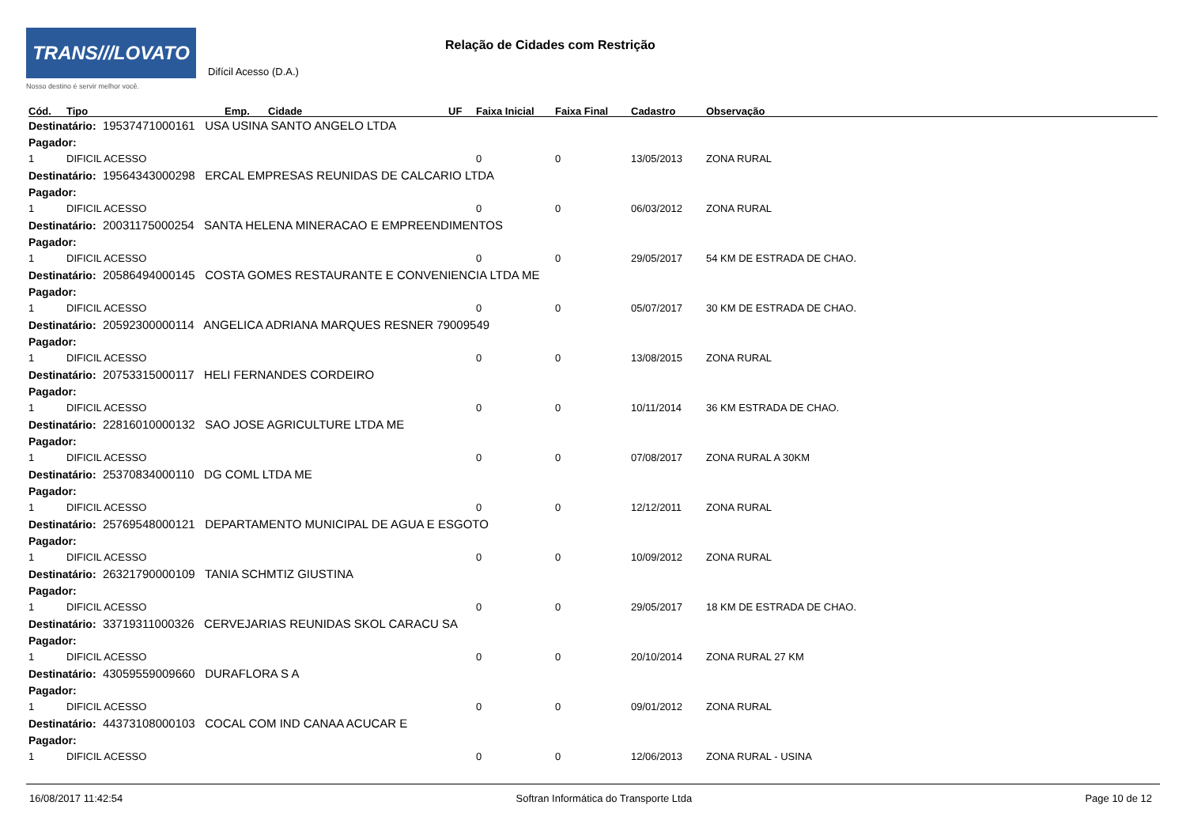TRANS///LOVATO
Nosso destino é servir melhor você.
Relação de Cidades com Restrição
Difícil Acesso (D.A.)
| Cód. | Tipo | Emp. | Cidade | UF | Faixa Inicial | Faixa Final | Cadastro | Observação |
| --- | --- | --- | --- | --- | --- | --- | --- | --- |
| Destinatário: 19537471000161 USA USINA SANTO ANGELO LTDA | | | | | | | | |
| Pagador: | | | | | | | | |
| 1 | DIFICIL ACESSO | | | | 0 | 0 | 13/05/2013 | ZONA RURAL |
| Destinatário: 19564343000298 ERCAL EMPRESAS REUNIDAS DE CALCARIO LTDA | | | | | | | | |
| Pagador: | | | | | | | | |
| 1 | DIFICIL ACESSO | | | | 0 | 0 | 06/03/2012 | ZONA RURAL |
| Destinatário: 20031175000254 SANTA HELENA MINERACAO E EMPREENDIMENTOS | | | | | | | | |
| Pagador: | | | | | | | | |
| 1 | DIFICIL ACESSO | | | | 0 | 0 | 29/05/2017 | 54 KM DE ESTRADA DE CHAO. |
| Destinatário: 20586494000145 COSTA GOMES RESTAURANTE E CONVENIENCIA LTDA ME | | | | | | | | |
| Pagador: | | | | | | | | |
| 1 | DIFICIL ACESSO | | | | 0 | 0 | 05/07/2017 | 30 KM DE ESTRADA DE CHAO. |
| Destinatário: 20592300000114 ANGELICA ADRIANA MARQUES RESNER 79009549 | | | | | | | | |
| Pagador: | | | | | | | | |
| 1 | DIFICIL ACESSO | | | | 0 | 0 | 13/08/2015 | ZONA RURAL |
| Destinatário: 20753315000117 HELI FERNANDES CORDEIRO | | | | | | | | |
| Pagador: | | | | | | | | |
| 1 | DIFICIL ACESSO | | | | 0 | 0 | 10/11/2014 | 36 KM ESTRADA DE CHAO. |
| Destinatário: 22816010000132 SAO JOSE AGRICULTURE LTDA ME | | | | | | | | |
| Pagador: | | | | | | | | |
| 1 | DIFICIL ACESSO | | | | 0 | 0 | 07/08/2017 | ZONA RURAL A 30KM |
| Destinatário: 25370834000110 DG COML LTDA ME | | | | | | | | |
| Pagador: | | | | | | | | |
| 1 | DIFICIL ACESSO | | | | 0 | 0 | 12/12/2011 | ZONA RURAL |
| Destinatário: 25769548000121 DEPARTAMENTO MUNICIPAL DE AGUA E ESGOTO | | | | | | | | |
| Pagador: | | | | | | | | |
| 1 | DIFICIL ACESSO | | | | 0 | 0 | 10/09/2012 | ZONA RURAL |
| Destinatário: 26321790000109 TANIA SCHMTIZ GIUSTINA | | | | | | | | |
| Pagador: | | | | | | | | |
| 1 | DIFICIL ACESSO | | | | 0 | 0 | 29/05/2017 | 18 KM DE ESTRADA DE CHAO. |
| Destinatário: 33719311000326 CERVEJARIAS REUNIDAS SKOL CARACU SA | | | | | | | | |
| Pagador: | | | | | | | | |
| 1 | DIFICIL ACESSO | | | | 0 | 0 | 20/10/2014 | ZONA RURAL 27 KM |
| Destinatário: 43059559009660 DURAFLORA S A | | | | | | | | |
| Pagador: | | | | | | | | |
| 1 | DIFICIL ACESSO | | | | 0 | 0 | 09/01/2012 | ZONA RURAL |
| Destinatário: 44373108000103 COCAL COM IND CANAA ACUCAR E | | | | | | | | |
| Pagador: | | | | | | | | |
| 1 | DIFICIL ACESSO | | | | 0 | 0 | 12/06/2013 | ZONA RURAL - USINA |
16/08/2017 11:42:54 Softran Informática do Transporte Ltda Page 10 de 12